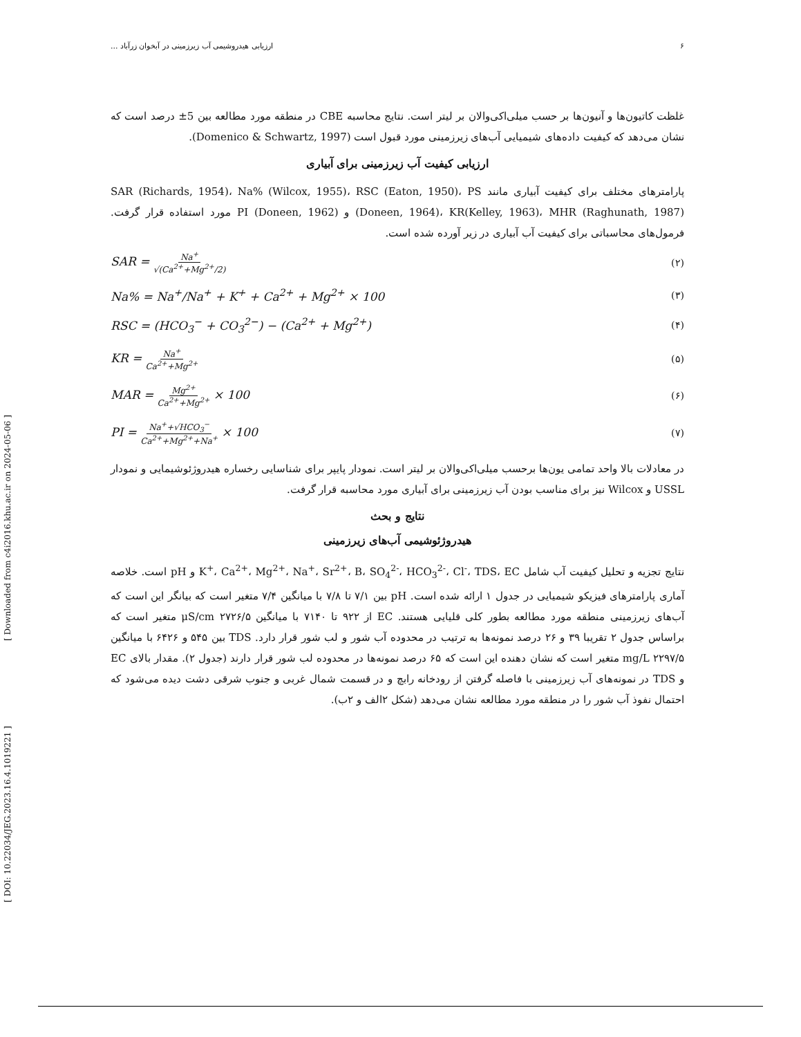[ Downloaded from c4i2016.khu.ac.ir on 2024-05-06 ]
[ DOI: 10.22034/JEG.2023.16.4.1019221 ]
۶ ارزیابی هیدروشیمی آب زیرزمینی در آبخوان زرآباد ...
غلظت کاتیون‌ها و آنیون‌ها بر حسب میلی‌اکی‌والان بر لیتر است. نتایج محاسبه CBE در منطقه مورد مطالعه بین 5± درصد است که نشان می‌دهد که کیفیت داده‌های شیمیایی آب‌های زیرزمینی مورد قبول است (Domenico & Schwartz, 1997).
ارزیابی کیفیت آب زیرزمینی برای آبیاری
پارامترهای مختلف برای کیفیت آبیاری مانند SAR (Richards, 1954)، Na% (Wilcox, 1955)، RSC (Eaton, 1950)، PS (Doneen, 1964)، KR(Kelley, 1963)، MHR (Raghunath, 1987) و PI (Doneen, 1962) مورد استفاده قرار گرفت. فرمول‌های محاسباتی برای کیفیت آب آبیاری در زیر آورده شده است.
SAR = Na<sup>+</sup> √(Ca<sup>2+</sup>+Mg<sup>2+</sup>/2) (۲)
Na% = Na<sup>+</sup>/Na<sup>+</sup> + K<sup>+</sup> + Ca<sup>2+</sup> + Mg<sup>2+</sup> × 100 (۳)
RSC = (HCO<sub>3</sub><sup>−</sup> + CO<sub>3</sub><sup>2−</sup>) − (Ca<sup>2+</sup> + Mg<sup>2+</sup>) (۴)
KR = Na<sup>+</sup> Ca<sup>2+</sup>+Mg<sup>2+</sup> (۵)
MAR = Mg<sup>2+</sup> Ca<sup>2+</sup>+Mg<sup>2+</sup> × 100 (۶)
PI = Na<sup>+</sup>+√HCO<sub>3</sub><sup>−</sup> Ca<sup>2+</sup>+Mg<sup>2+</sup>+Na<sup>+</sup> × 100 (۷)
در معادلات بالا واحد تمامی یون‌ها برحسب میلی‌اکی‌والان بر لیتر است. نمودار پایپر برای شناسایی رخساره هیدروژئوشیمایی و نمودار USSL و Wilcox نیز برای مناسب بودن آب زیرزمینی برای آبیاری مورد محاسبه قرار گرفت.
نتایج و بحث
هیدروژئوشیمی آب‌های زیرزمینی
نتایج تجزیه و تحلیل کیفیت آب شامل K<sup>+</sup>، Ca<sup>2+</sup>، Mg<sup>2+</sup>، Na<sup>+</sup>، Sr<sup>2+</sup>، B، SO<sub>4</sub><sup>2-</sup>، HCO<sub>3</sub><sup>2-</sup>، Cl<sup>-</sup>، TDS، EC و pH است. خلاصه آماری پارامترهای فیزیکو شیمیایی در جدول ۱ ارائه شده است. pH بین ۷/۱ تا ۷/۸ با میانگین ۷/۴ متغیر است که بیانگر این است که آب‌های زیرزمینی منطقه مورد مطالعه بطور کلی قلیایی هستند. EC از ۹۲۲ تا ۷۱۴۰ با میانگین μS/cm ۲۷۲۶/۵ متغیر است که براساس جدول ۲ تقریبا ۳۹ و ۲۶ درصد نمونه‌ها به ترتیب در محدوده آب شور و لب شور قرار دارد. TDS بین ۵۴۵ و ۶۴۲۶ با میانگین mg/L ۲۲۹۷/۵ متغیر است که نشان دهنده این است که ۶۵ درصد نمونه‌ها در محدوده لب شور قرار دارند (جدول ۲). مقدار بالای EC و TDS در نمونه‌های آب زیرزمینی با فاصله گرفتن از رودخانه رابچ و در قسمت شمال غربی و جنوب شرقی دشت دیده می‌شود که احتمال نفوذ آب شور را در منطقه مورد مطالعه نشان می‌دهد (شکل ۲الف و ۲ب).